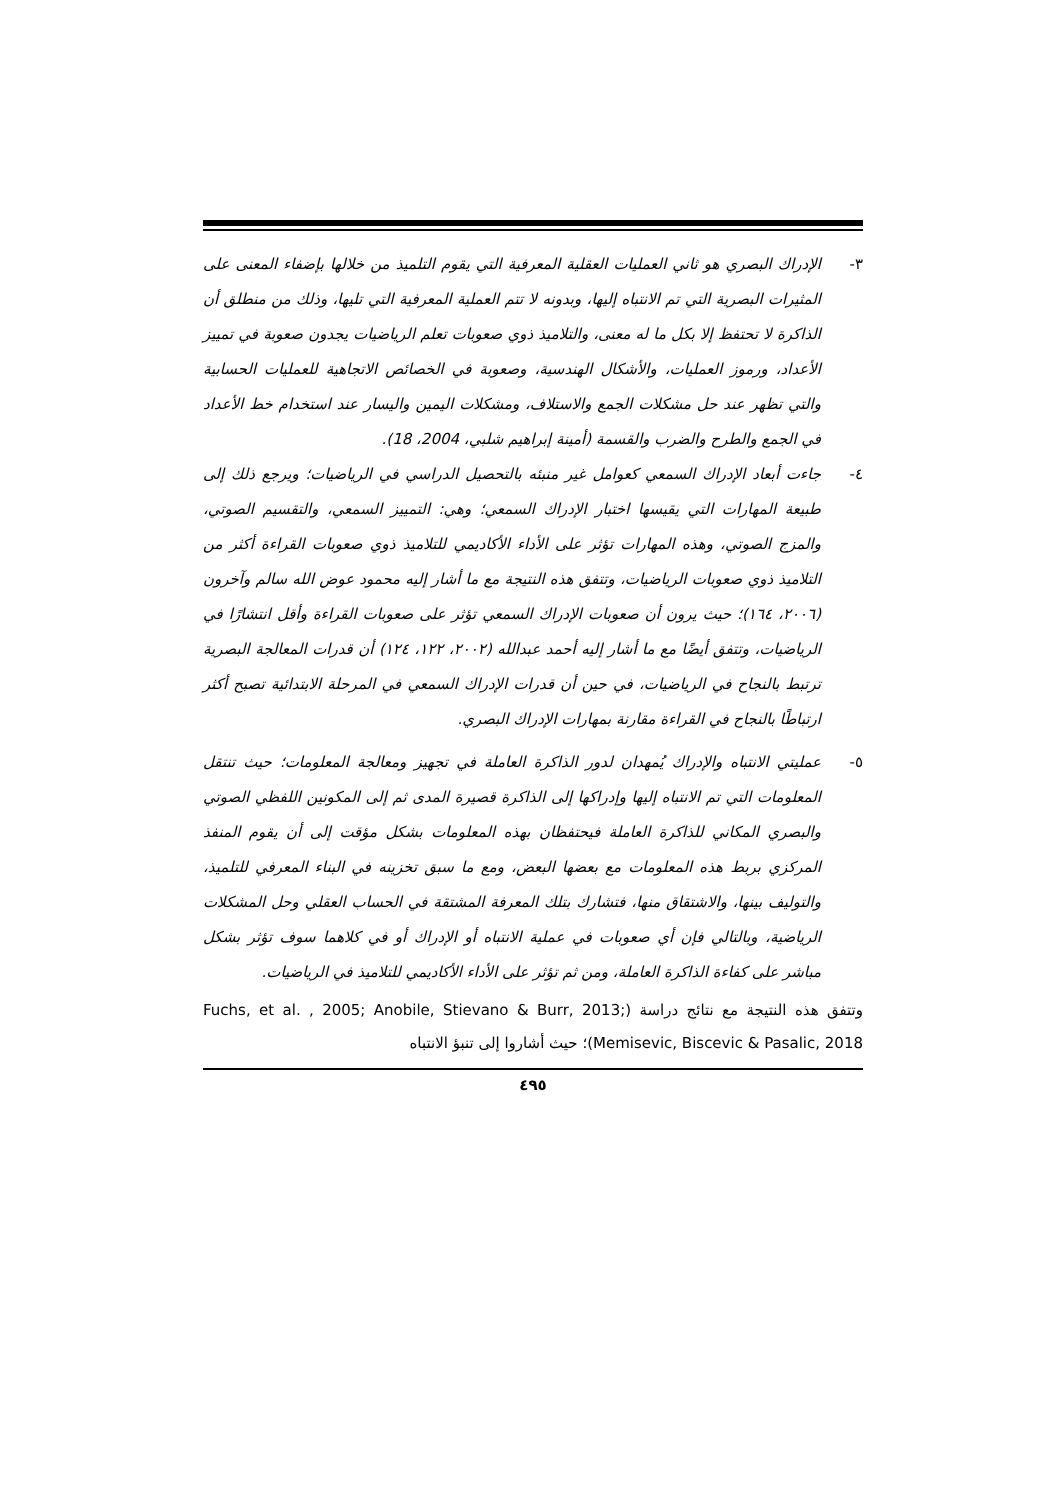٣- الإدراك البصري هو ثاني العمليات العقلية المعرفية التي يقوم التلميذ من خلالها بإضفاء المعنى على المثيرات البصرية التي تم الانتباه إليها، وبدونه لا تتم العملية المعرفية التي تليها، وذلك من منطلق أن الذاكرة لا تحتفظ إلا بكل ما له معنى، والتلاميذ ذوي صعوبات تعلم الرياضيات يجدون صعوبة في تمييز الأعداد، ورموز العمليات، والأشكال الهندسية، وصعوبة في الخصائص الاتجاهية للعمليات الحسابية والتي تظهر عند حل مشكلات الجمع والاستلاف، ومشكلات اليمين واليسار عند استخدام خط الأعداد في الجمع والطرح والضرب والقسمة (أمينة إبراهيم شلبي، 2004، 18).
٤- جاءت أبعاد الإدراك السمعي كعوامل غير منبئه بالتحصيل الدراسي في الرياضيات؛ ويرجع ذلك إلى طبيعة المهارات التي يقيسها اختبار الإدراك السمعي؛ وهي: التمييز السمعي، والتقسيم الصوتي، والمزج الصوتي، وهذه المهارات تؤثر على الأداء الأكاديمي للتلاميذ ذوي صعوبات القراءة أكثر من التلاميذ ذوي صعوبات الرياضيات، وتتفق هذه النتيجة مع ما أشار إليه محمود عوض الله سالم وآخرون (٢٠٠٦، ١٦٤)؛ حيث يرون أن صعوبات الإدراك السمعي تؤثر على صعوبات القراءة وأقل انتشارًا في الرياضيات، وتتفق أيضًا مع ما أشار إليه أحمد عبدالله (٢٠٠٢، ١٢٢، ١٢٤) أن قدرات المعالجة البصرية ترتبط بالنجاح في الرياضيات، في حين أن قدرات الإدراك السمعي في المرحلة الابتدائية تصبح أكثر ارتباطًا بالنجاح في القراءة مقارنة بمهارات الإدراك البصري.
٥- عمليتي الانتباه والإدراك يُمهدان لدور الذاكرة العاملة في تجهيز ومعالجة المعلومات؛ حيث تنتقل المعلومات التي تم الانتباه إليها وإدراكها إلى الذاكرة قصيرة المدى ثم إلى المكونين اللفظي الصوتي والبصري المكاني للذاكرة العاملة فيحتفظان بهذه المعلومات بشكل مؤقت إلى أن يقوم المنفذ المركزي بربط هذه المعلومات مع بعضها البعض، ومع ما سبق تخزينه في البناء المعرفي للتلميذ، والتوليف بينها، والاشتقاق منها، فتشارك بتلك المعرفة المشتقة في الحساب العقلي وحل المشكلات الرياضية، وبالتالي فإن أي صعوبات في عملية الانتباه أو الإدراك أو في كلاهما سوف تؤثر بشكل مباشر على كفاءة الذاكرة العاملة، ومن ثم تؤثر على الأداء الأكاديمي للتلاميذ في الرياضيات.
وتتفق هذه النتيجة مع نتائج دراسة (Fuchs, et al. , 2005; Anobile, Stievano & Burr, 2013; Memisevic, Biscevic & Pasalic, 2018)؛ حيث أشاروا إلى تنبؤ الانتباه
٤٩٥